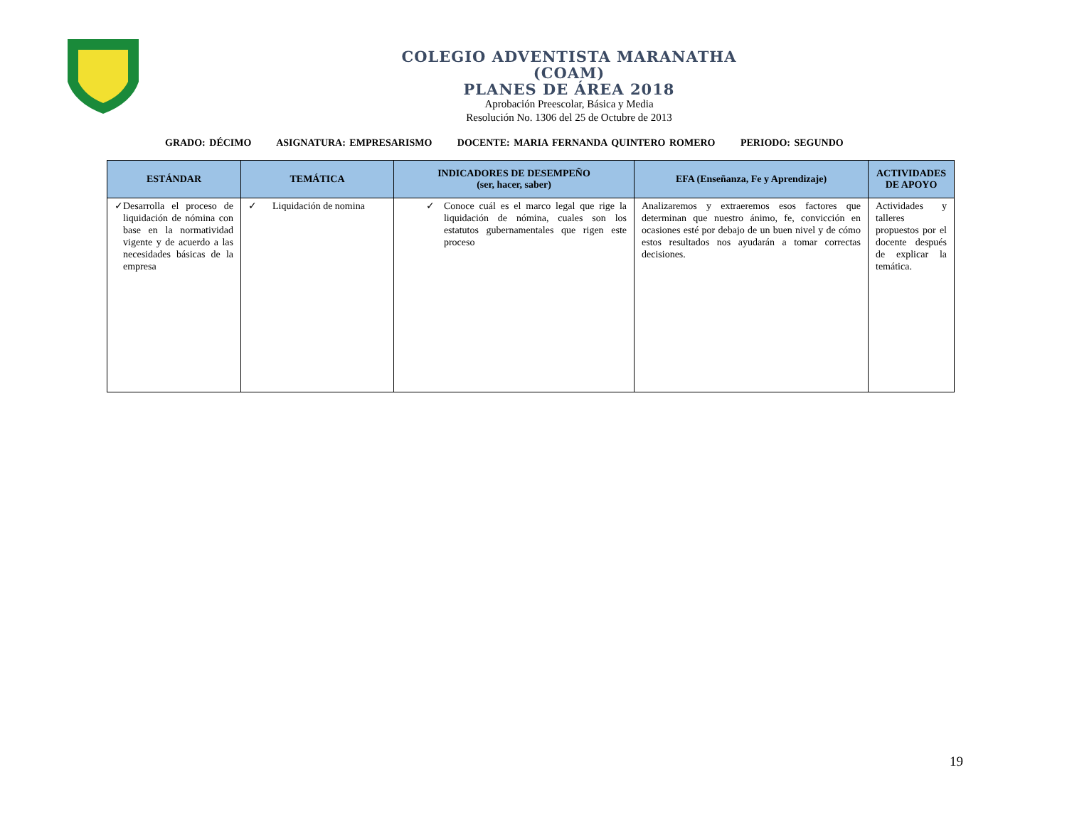COLEGIO ADVENTISTA MARANATHA
(COAM)
PLANES DE ÁREA 2018
Aprobación Preescolar, Básica y Media
Resolución No. 1306 del 25 de Octubre de 2013
GRADO: DÉCIMO ASIGNATURA: EMPRESARISMO DOCENTE: MARIA FERNANDA QUINTERO ROMERO PERIODO: SEGUNDO
| ESTÁNDAR | TEMÁTICA | INDICADORES DE DESEMPEÑO (ser, hacer, saber) | EFA (Enseñanza, Fe y Aprendizaje) | ACTIVIDADES DE APOYO |
| --- | --- | --- | --- | --- |
| ✓ Desarrolla el proceso de liquidación de nómina con base en la normatividad vigente y de acuerdo a las necesidades básicas de la empresa | ✓ Liquidación de nomina | ✓ Conoce cuál es el marco legal que rige la liquidación de nómina, cuales son los estatutos gubernamentales que rigen este proceso | Analizaremos y extraeremos esos factores que determinan que nuestro ánimo, fe, convicción en ocasiones esté por debajo de un buen nivel y de cómo estos resultados nos ayudarán a tomar correctas decisiones. | Actividades y talleres propuestos por el docente después de explicar la temática. |
19